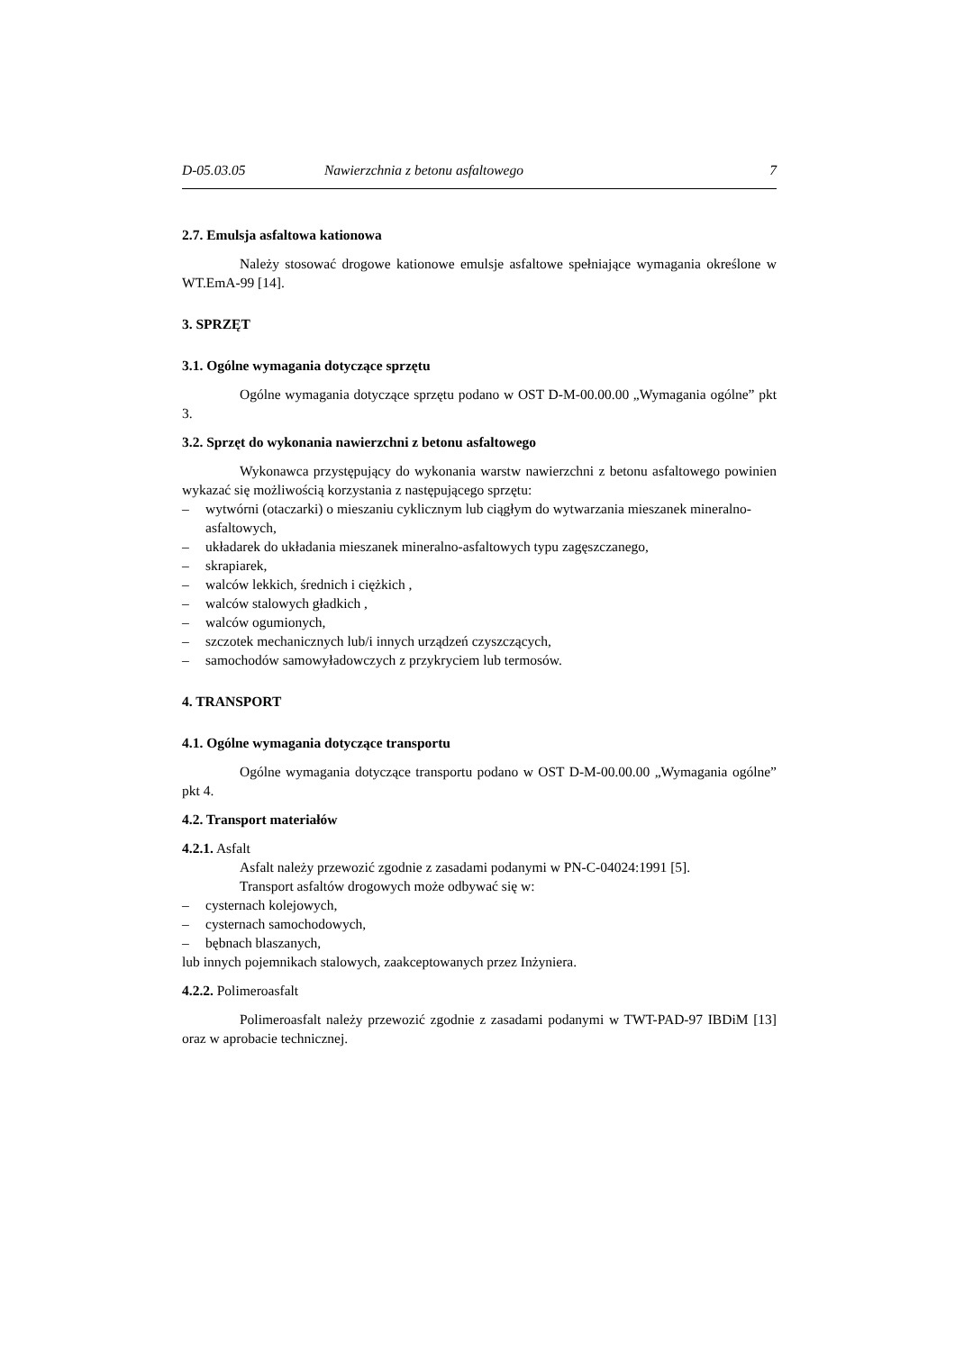D-05.03.05 Nawierzchnia z betonu asfaltowego 7
2.7. Emulsja asfaltowa kationowa
Należy stosować drogowe kationowe emulsje asfaltowe spełniające wymagania określone w WT.EmA-99 [14].
3. SPRZĘT
3.1. Ogólne wymagania dotyczące sprzętu
Ogólne wymagania dotyczące sprzętu podano w OST D-M-00.00.00 „Wymagania ogólne” pkt 3.
3.2. Sprzęt do wykonania nawierzchni z betonu asfaltowego
Wykonawca przystępujący do wykonania warstw nawierzchni z betonu asfaltowego powinien wykazać się możliwością korzystania z następującego sprzętu:
– wytwórni (otaczarki) o mieszaniu cyklicznym lub ciągłym do wytwarzania mieszanek mineralno-asfaltowych,
– układarek do układania mieszanek mineralno-asfaltowych typu zagęszczanego,
– skrapiarek,
– walców lekkich, średnich i ciężkich ,
– walców stalowych gładkich ,
– walców ogumionych,
– szczotek mechanicznych lub/i innych urządzeń czyszczących,
– samochodów samowyładowczych z przykryciem lub termosów.
4. TRANSPORT
4.1. Ogólne wymagania dotyczące transportu
Ogólne wymagania dotyczące transportu podano w OST D-M-00.00.00 „Wymagania ogólne” pkt 4.
4.2. Transport materiałów
4.2.1. Asfalt
Asfalt należy przewozić zgodnie z zasadami podanymi w PN-C-04024:1991 [5].
Transport asfaltów drogowych może odbywać się w:
– cysternach kolejowych,
– cysternach samochodowych,
– bębnach blaszanych,
lub innych pojemnikach stalowych, zaakceptowanych przez Inżyniera.
4.2.2. Polimeroasfalt
Polimeroasfalt należy przewozić zgodnie z zasadami podanymi w TWT-PAD-97 IBDiM [13] oraz w aprobacie technicznej.